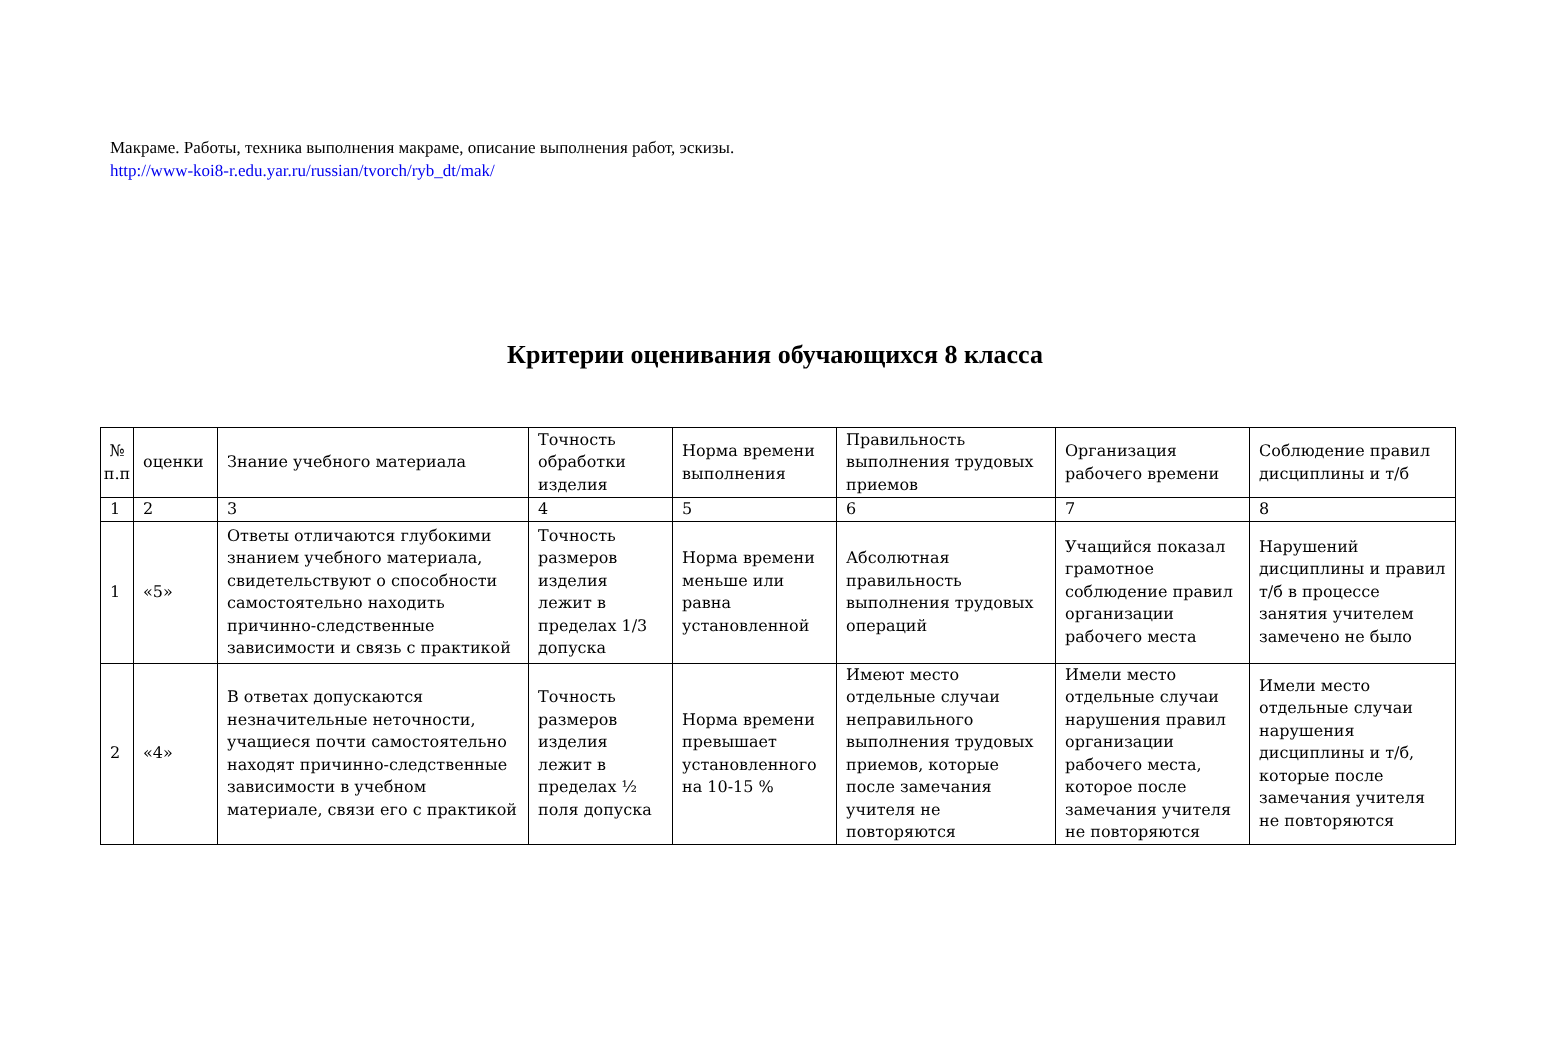Макраме. Работы, техника выполнения макраме, описание выполнения работ, эскизы.
http://www-koi8-r.edu.yar.ru/russian/tvorch/ryb_dt/mak/
Критерии оценивания обучающихся 8 класса
| № п.п | оценки | Знание учебного материала | Точность обработки изделия | Норма времени выполнения | Правильность выполнения трудовых приемов | Организация рабочего времени | Соблюдение правил дисциплины и т/б |
| 1 | 2 | 3 | 4 | 5 | 6 | 7 | 8 |
| 1 | «5» | Ответы отличаются глубокими знанием учебного материала, свидетельствуют о способности самостоятельно находить причинно-следственные зависимости и связь с практикой | Точность размеров изделия лежит в пределах 1/3 допуска | Норма времени меньше или равна установленной | Абсолютная правильность выполнения трудовых операций | Учащийся показал грамотное соблюдение правил организации рабочего места | Нарушений дисциплины и правил т/б в процессе занятия учителем замечено не было |
| 2 | «4» | В ответах допускаются незначительные неточности, учащиеся почти самостоятельно находят причинно-следственные зависимости в учебном материале, связи его с практикой | Точность размеров изделия лежит в пределах ½ поля допуска | Норма времени превышает установленного на 10-15 % | Имеют место отдельные случаи неправильного выполнения трудовых приемов, которые после замечания учителя не повторяются | Имели место отдельные случаи нарушения правил организации рабочего места, которое после замечания учителя не повторяются | Имели место отдельные случаи нарушения дисциплины и т/б, которые после замечания учителя не повторяются |